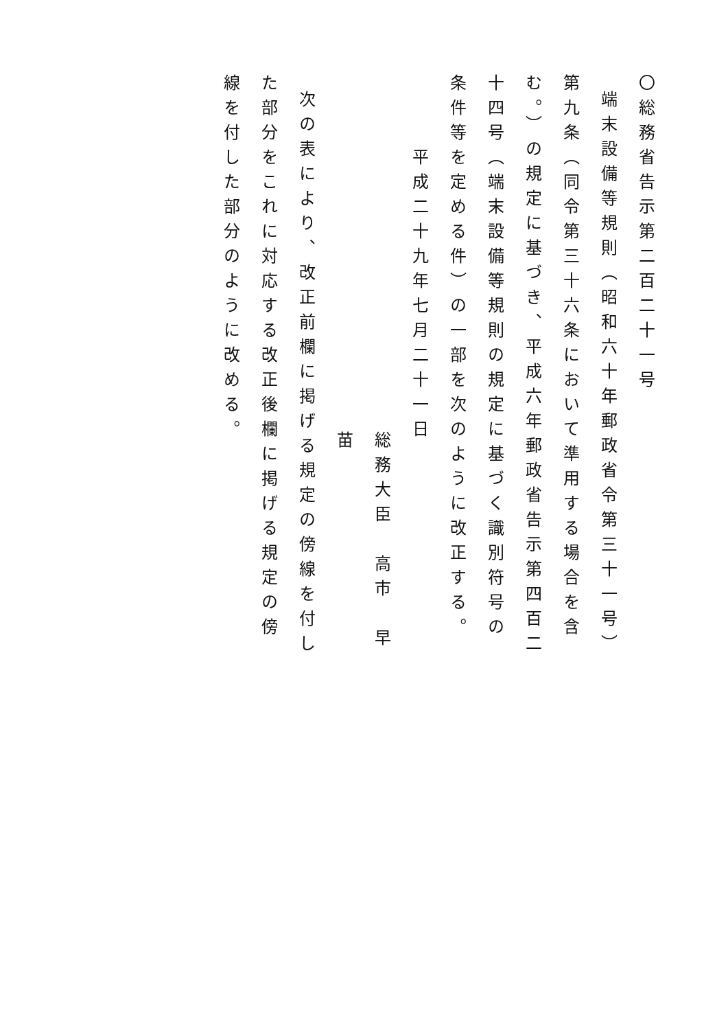〇総務省告示第二百二十一号
端末設備等規則（昭和六十年郵政省令第三十一号）第九条（同令第三十六条において準用する場合を含む。）の規定に基づき、平成六年郵政省告示第四百二十四号（端末設備等規則の規定に基づく識別符号の条件等を定める件）の一部を次のように改正する。
平成二十九年七月二十一日
総務大臣　高市　早苗
次の表により、改正前欄に掲げる規定の傍線を付した部分をこれに対応する改正後欄に掲げる規定の傍線を付した部分のように改める。